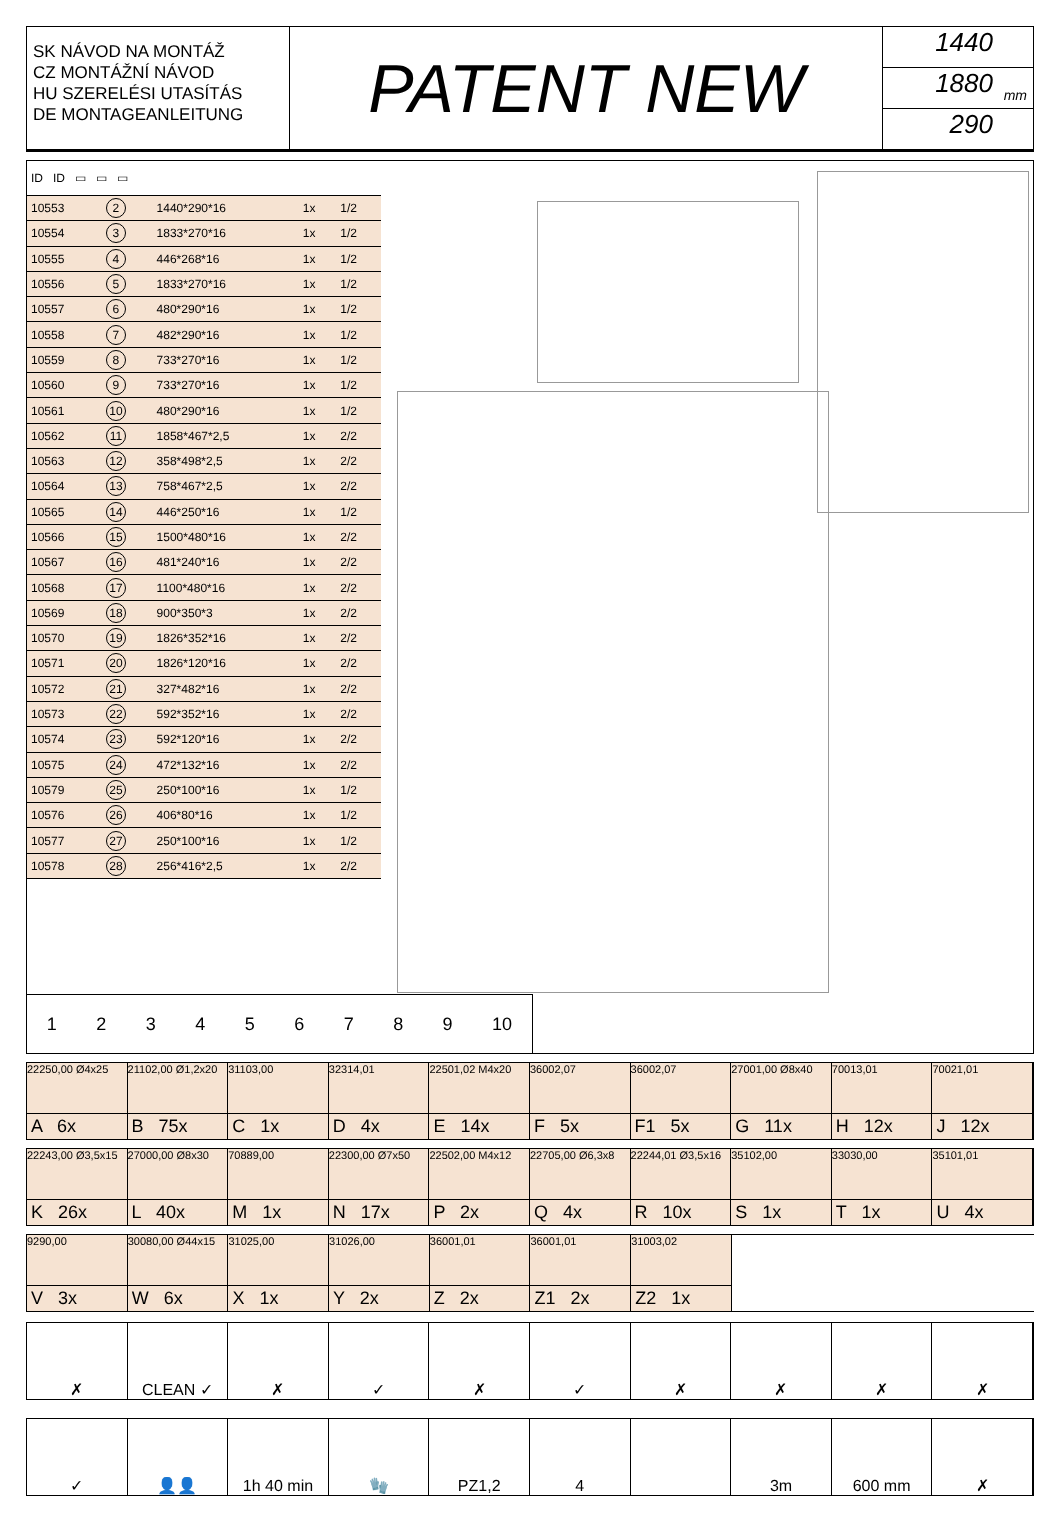SK NÁVOD NA MONTÁŽ
CZ MONTÁŽNÍ NÁVOD
HU SZERELÉSI UTASÍTÁS
DE MONTAGEANLEITUNG
PATENT NEW
1440
1880
290
mm
| ID ID ▭ ▭ ▭ | | | | |
| 10553 | 2 | 1440*290*16 | 1x | 1/2 |
| 10554 | 3 | 1833*270*16 | 1x | 1/2 |
| 10555 | 4 | 446*268*16 | 1x | 1/2 |
| 10556 | 5 | 1833*270*16 | 1x | 1/2 |
| 10557 | 6 | 480*290*16 | 1x | 1/2 |
| 10558 | 7 | 482*290*16 | 1x | 1/2 |
| 10559 | 8 | 733*270*16 | 1x | 1/2 |
| 10560 | 9 | 733*270*16 | 1x | 1/2 |
| 10561 | 10 | 480*290*16 | 1x | 1/2 |
| 10562 | 11 | 1858*467*2,5 | 1x | 2/2 |
| 10563 | 12 | 358*498*2,5 | 1x | 2/2 |
| 10564 | 13 | 758*467*2,5 | 1x | 2/2 |
| 10565 | 14 | 446*250*16 | 1x | 1/2 |
| 10566 | 15 | 1500*480*16 | 1x | 2/2 |
| 10567 | 16 | 481*240*16 | 1x | 2/2 |
| 10568 | 17 | 1100*480*16 | 1x | 2/2 |
| 10569 | 18 | 900*350*3 | 1x | 2/2 |
| 10570 | 19 | 1826*352*16 | 1x | 2/2 |
| 10571 | 20 | 1826*120*16 | 1x | 2/2 |
| 10572 | 21 | 327*482*16 | 1x | 2/2 |
| 10573 | 22 | 592*352*16 | 1x | 2/2 |
| 10574 | 23 | 592*120*16 | 1x | 2/2 |
| 10575 | 24 | 472*132*16 | 1x | 2/2 |
| 10579 | 25 | 250*100*16 | 1x | 1/2 |
| 10576 | 26 | 406*80*16 | 1x | 1/2 |
| 10577 | 27 | 250*100*16 | 1x | 1/2 |
| 10578 | 28 | 256*416*2,5 | 1x | 2/2 |
123456789 10
22250,00 Ø4x25
A 6x
21102,00 Ø1,2x20
B 75x
31103,00
C 1x
32314,01
D 4x
22501,02 M4x20
E 14x
36002,07
F 5x
36002,07
F1 5x
27001,00 Ø8x40
G 11x
70013,01
H 12x
70021,01
J 12x
22243,00 Ø3,5x15
K 26x
27000,00 Ø8x30
L 40x
70889,00
M 1x
22300,00 Ø7x50
N 17x
22502,00 M4x12
P 2x
22705,00 Ø6,3x8
Q 4x
22244,01 Ø3,5x16
R 10x
35102,00
S 1x
33030,00
T 1x
35101,01
U 4x
9290,00
V 3x
30080,00 Ø44x15
W 6x
31025,00
X 1x
31026,00
Y 2x
36001,01
Z 2x
36001,01
Z1 2x
31003,02
Z2 1x
✗
CLEAN ✓
✗
✓
✗
✓
✗
✗
✗
✗
✓
👤👤
1h 40 min
🧤
PZ1,2
4
3m
600 mm
✗